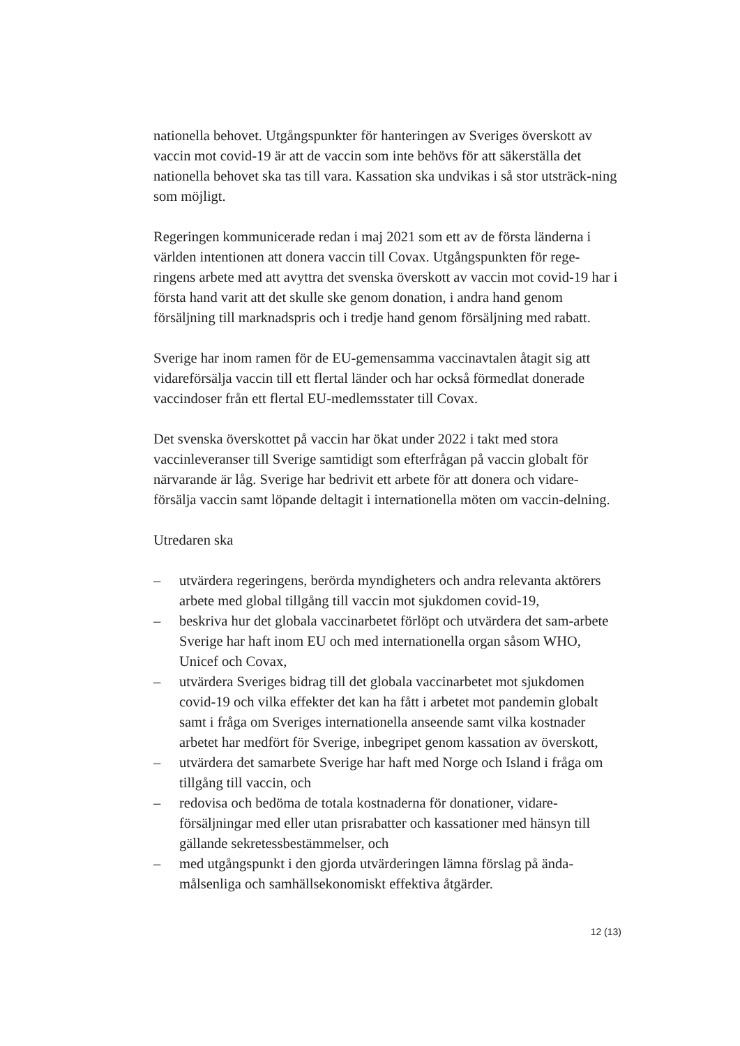nationella behovet. Utgångspunkter för hanteringen av Sveriges överskott av vaccin mot covid-19 är att de vaccin som inte behövs för att säkerställa det nationella behovet ska tas till vara. Kassation ska undvikas i så stor utsträck-ning som möjligt.
Regeringen kommunicerade redan i maj 2021 som ett av de första länderna i världen intentionen att donera vaccin till Covax. Utgångspunkten för rege-ringens arbete med att avyttra det svenska överskott av vaccin mot covid-19 har i första hand varit att det skulle ske genom donation, i andra hand genom försäljning till marknadspris och i tredje hand genom försäljning med rabatt.
Sverige har inom ramen för de EU-gemensamma vaccinavtalen åtagit sig att vidareförsälja vaccin till ett flertal länder och har också förmedlat donerade vaccindoser från ett flertal EU-medlemsstater till Covax.
Det svenska överskottet på vaccin har ökat under 2022 i takt med stora vaccinleveranser till Sverige samtidigt som efterfrågan på vaccin globalt för närvarande är låg. Sverige har bedrivit ett arbete för att donera och vidare-försälja vaccin samt löpande deltagit i internationella möten om vaccin-delning.
Utredaren ska
– utvärdera regeringens, berörda myndigheters och andra relevanta aktörers arbete med global tillgång till vaccin mot sjukdomen covid-19,
– beskriva hur det globala vaccinarbetet förlöpt och utvärdera det sam-arbete Sverige har haft inom EU och med internationella organ såsom WHO, Unicef och Covax,
– utvärdera Sveriges bidrag till det globala vaccinarbetet mot sjukdomen covid-19 och vilka effekter det kan ha fått i arbetet mot pandemin globalt samt i fråga om Sveriges internationella anseende samt vilka kostnader arbetet har medfört för Sverige, inbegripet genom kassation av överskott,
– utvärdera det samarbete Sverige har haft med Norge och Island i fråga om tillgång till vaccin, och
– redovisa och bedöma de totala kostnaderna för donationer, vidare-försäljningar med eller utan prisrabatter och kassationer med hänsyn till gällande sekretessbestämmelser, och
– med utgångspunkt i den gjorda utvärderingen lämna förslag på ända-målsenliga och samhällsekonomiskt effektiva åtgärder.
12 (13)